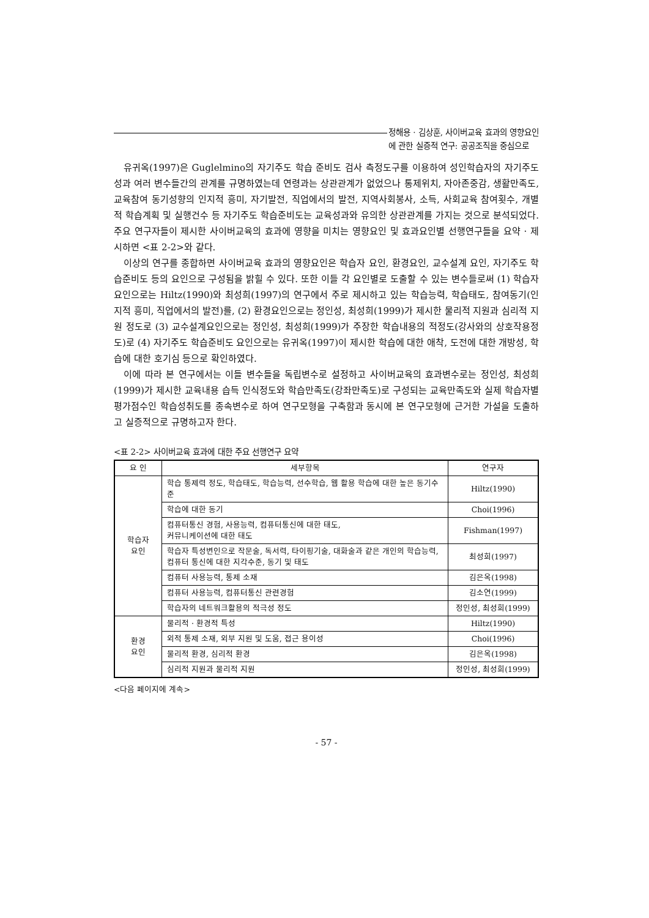정해용 · 김상훈, 사이버교육 효과의 영향요인
에 관한 실증적 연구: 공공조직을 중심으로
유귀옥(1997)은 Guglelmino의 자기주도 학습 준비도 검사 측정도구를 이용하여 성인학습자의 자기주도성과 여러 변수들간의 관계를 규명하였는데 연령과는 상관관계가 없었으나 통제위치, 자아존중감, 생활만족도, 교육참여 동기성향의 인지적 흥미, 자기발전, 직업에서의 발전, 지역사회봉사, 소득, 사회교육 참여횟수, 개별적 학습계획 및 실행건수 등 자기주도 학습준비도는 교육성과와 유의한 상관관계를 가지는 것으로 분석되었다. 주요 연구자들이 제시한 사이버교육의 효과에 영향을 미치는 영향요인 및 효과요인별 선행연구들을 요약 · 제시하면 <표 2-2>와 같다.
이상의 연구를 종합하면 사이버교육 효과의 영향요인은 학습자 요인, 환경요인, 교수설계 요인, 자기주도 학습준비도 등의 요인으로 구성됨을 밝힐 수 있다. 또한 이들 각 요인별로 도출할 수 있는 변수들로써 (1) 학습자 요인으로는 Hiltz(1990)와 최성희(1997)의 연구에서 주로 제시하고 있는 학습능력, 학습태도, 참여동기(인지적 흥미, 직업에서의 발전)를, (2) 환경요인으로는 정인성, 최성희(1999)가 제시한 물리적 지원과 심리적 지원 정도로 (3) 교수설계요인으로는 정인성, 최성희(1999)가 주장한 학습내용의 적정도(강사와의 상호작용정도)로 (4) 자기주도 학습준비도 요인으로는 유귀옥(1997)이 제시한 학습에 대한 애착, 도전에 대한 개방성, 학습에 대한 호기심 등으로 확인하였다.
이에 따라 본 연구에서는 이들 변수들을 독립변수로 설정하고 사이버교육의 효과변수로는 정인성, 최성희(1999)가 제시한 교육내용 습득 인식정도와 학습만족도(강좌만족도)로 구성되는 교육만족도와 실제 학습자별 평가점수인 학습성취도를 종속변수로 하여 연구모형을 구축함과 동시에 본 연구모형에 근거한 가설을 도출하고 실증적으로 규명하고자 한다.
<표 2-2> 사이버교육 효과에 대한 주요 선행연구 요약
| 요 인 | 세부항목 | 연구자 |
| --- | --- | --- |
| 학습자 요인 | 학습 통제력 정도, 학습태도, 학습능력, 선수학습, 웹 활용 학습에 대한 높은 동기수준 | Hiltz(1990) |
| | 학습에 대한 동기 | Choi(1996) |
| | 컴퓨터통신 경험, 사용능력, 컴퓨터통신에 대한 태도, 커뮤니케이션에 대한 태도 | Fishman(1997) |
| | 학습자 특성변인으로 작문술, 독서력, 타이핑기술, 대화술과 같은 개인의 학습능력, 컴퓨터 통신에 대한 지각수준, 동기 및 태도 | 최성희(1997) |
| | 컴퓨터 사용능력, 통제 소재 | 김은옥(1998) |
| | 컴퓨터 사용능력, 컴퓨터통신 관련경험 | 김소연(1999) |
| | 학습자의 네트워크활용의 적극성 정도 | 정인성, 최성희(1999) |
| 환경 요인 | 물리적 · 환경적 특성 | Hiltz(1990) |
| | 외적 통제 소재, 외부 지원 및 도움, 접근 용이성 | Choi(1996) |
| | 물리적 환경, 심리적 환경 | 김은옥(1998) |
| | 심리적 지원과 물리적 지원 | 정인성, 최성희(1999) |
<다음 페이지에 계속>
- 57 -